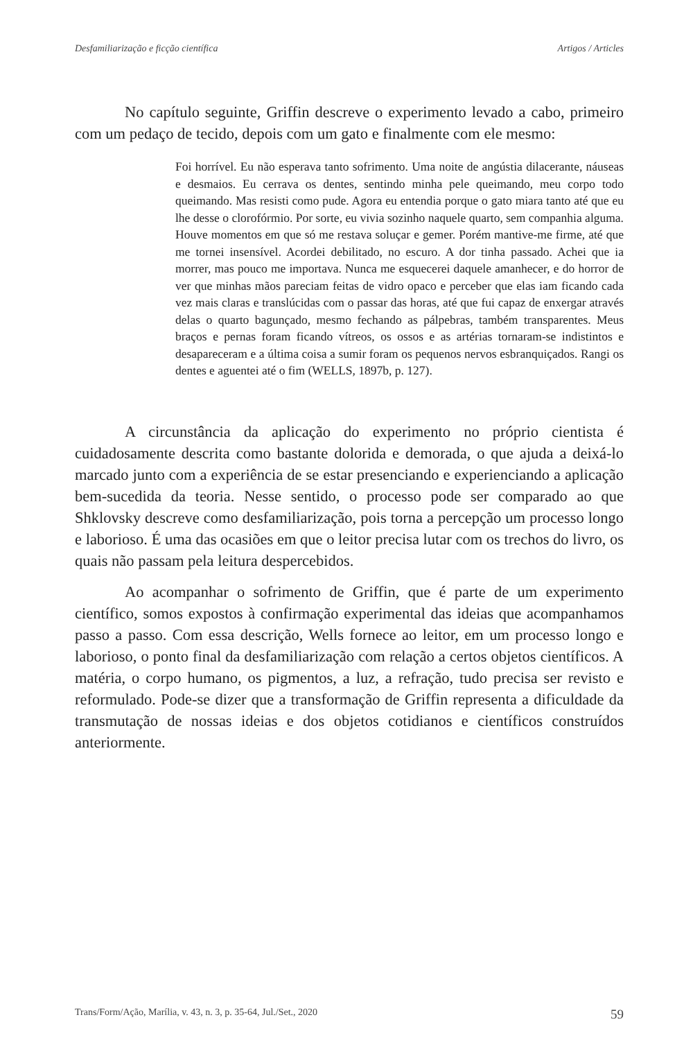Desfamiliarização e ficção científica Artigos / Articles
No capítulo seguinte, Griffin descreve o experimento levado a cabo, primeiro com um pedaço de tecido, depois com um gato e finalmente com ele mesmo:
Foi horrível. Eu não esperava tanto sofrimento. Uma noite de angústia dilacerante, náuseas e desmaios. Eu cerrava os dentes, sentindo minha pele queimando, meu corpo todo queimando. Mas resisti como pude. Agora eu entendia porque o gato miara tanto até que eu lhe desse o clorofórmio. Por sorte, eu vivia sozinho naquele quarto, sem companhia alguma. Houve momentos em que só me restava soluçar e gemer. Porém mantive-me firme, até que me tornei insensível. Acordei debilitado, no escuro. A dor tinha passado. Achei que ia morrer, mas pouco me importava. Nunca me esquecerei daquele amanhecer, e do horror de ver que minhas mãos pareciam feitas de vidro opaco e perceber que elas iam ficando cada vez mais claras e translúcidas com o passar das horas, até que fui capaz de enxergar através delas o quarto bagunçado, mesmo fechando as pálpebras, também transparentes. Meus braços e pernas foram ficando vítreos, os ossos e as artérias tornaram-se indistintos e desapareceram e a última coisa a sumir foram os pequenos nervos esbranquiçados. Rangi os dentes e aguentei até o fim (WELLS, 1897b, p. 127).
A circunstância da aplicação do experimento no próprio cientista é cuidadosamente descrita como bastante dolorida e demorada, o que ajuda a deixá-lo marcado junto com a experiência de se estar presenciando e experienciando a aplicação bem-sucedida da teoria. Nesse sentido, o processo pode ser comparado ao que Shklovsky descreve como desfamiliarização, pois torna a percepção um processo longo e laborioso. É uma das ocasiões em que o leitor precisa lutar com os trechos do livro, os quais não passam pela leitura despercebidos.
Ao acompanhar o sofrimento de Griffin, que é parte de um experimento científico, somos expostos à confirmação experimental das ideias que acompanhamos passo a passo. Com essa descrição, Wells fornece ao leitor, em um processo longo e laborioso, o ponto final da desfamiliarização com relação a certos objetos científicos. A matéria, o corpo humano, os pigmentos, a luz, a refração, tudo precisa ser revisto e reformulado. Pode-se dizer que a transformação de Griffin representa a dificuldade da transmutação de nossas ideias e dos objetos cotidianos e científicos construídos anteriormente.
Trans/Form/Ação, Marília, v. 43, n. 3, p. 35-64, Jul./Set., 2020 59